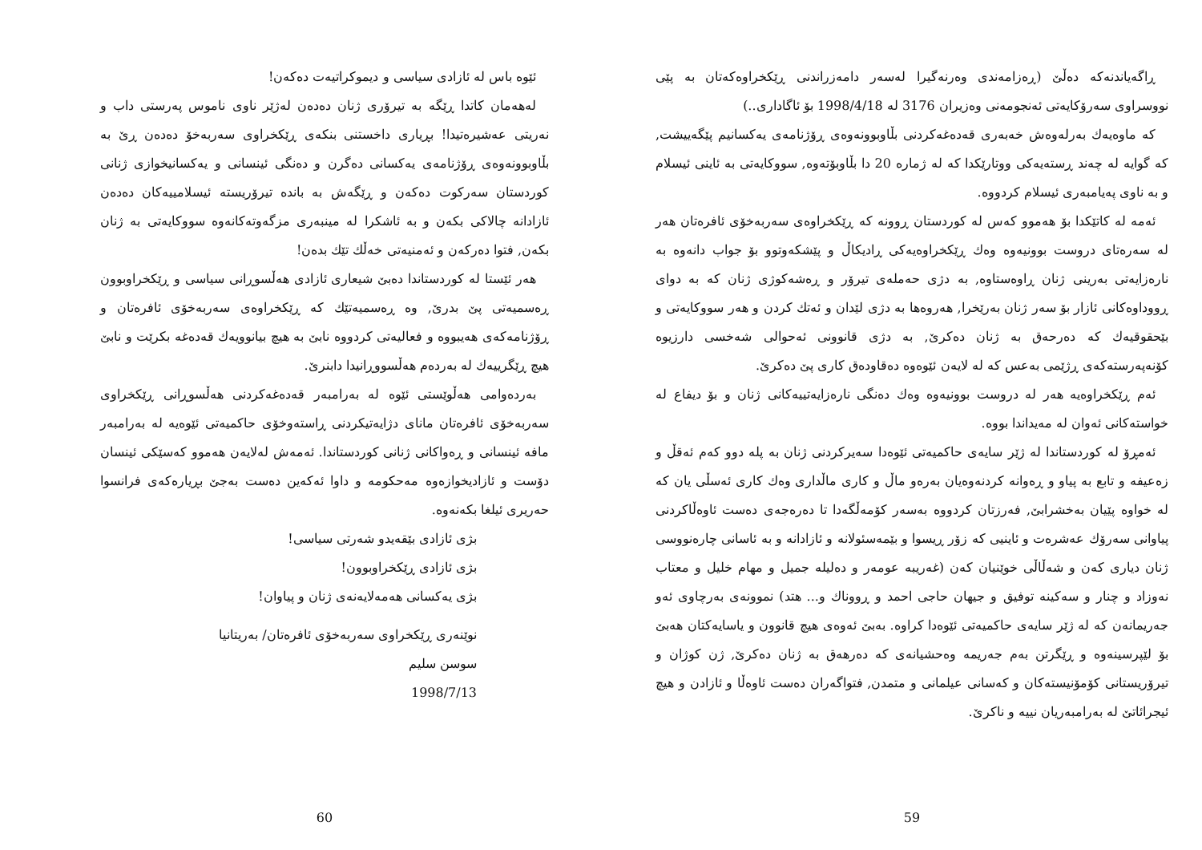ڕاگەیاندنەکە دەڵێ (ڕەزامەندی وەرنەگیرا لەسەر دامەزراندنی ڕێکخراوەکەتان بە پێی نووسراوی سەرۆکایەتی ئەنجومەنی وەزیران 3176 لە 1998/4/18 بۆ ئاگاداری..)
کە ماوەیەك بەرلەوەش خەبەری قەدەغەکردنی بڵاوبوونەوەی ڕۆژنامەی یەکسانیم پێگەییشت, کە گوایە لە چەند ڕستەیەکی ووتارێکدا کە لە ژمارە 20 دا بڵاوبۆتەوە, سووکایەتی بە ئاینی ئیسلام و بە ناوی پەیامبەری ئیسلام کردووە.
ئەمە لە کاتێکدا بۆ هەموو کەس لە کوردستان ڕوونە کە ڕێکخراوەی سەربەخۆی ئافرەتان هەر لە سەرەتای دروست بوونیەوە وەك ڕێکخراوەیەکی ڕادیکاڵ و پێشکەوتوو بۆ جواب دانەوە بە نارەزایەتی بەرینی ژنان ڕاوەستاوە, بە دژی حەملەی تیرۆر و ڕەشەکوژی ژنان کە بە دوای ڕووداوەکانی ئازار بۆ سەر ژنان بەرێخرا, هەروەها بە دژی لێدان و ئەتك کردن و هەر سووکایەتی و بێحقوقیەك کە دەرحەق بە ژنان دەکرێ, بە دژی قانوونی ئەحوالی شەخسی دارزیوە کۆنەپەرستەکەی ڕژێمی بەعس کە لە لایەن ئێوەوە دەقاودەق کاری پێ دەکرێ.
ئەم ڕێکخراوەیە هەر لە دروست بوونیەوە وەك دەنگی نارەزایەتییەکانی ژنان و بۆ دیفاع لە خواستەکانی ئەوان لە مەیداندا بووە.
ئەمڕۆ لە کوردستاندا لە ژێر سایەی حاکمیەتی ئێوەدا سەیرکردنی ژنان بە پلە دوو کەم ئەقڵ و زەعیفە و تابع بە پیاو و ڕەوانە کردنەوەیان بەرەو ماڵ و کاری ماڵداری وەك کاری ئەسڵی یان کە لە خواوە پێیان بەخشرابێ, فەرزتان کردووە بەسەر کۆمەڵگەدا تا دەرەجەی دەست ئاوەڵاکردنی پیاوانی سەرۆك عەشرەت و ئاینیی کە زۆر ڕیسوا و بێمەسئولانە و ئازادانە و بە ئاسانی چارەنووسی ژنان دیاری کەن و شەڵاڵی خوێنیان کەن (غەریبە عومەر و دەلیلە جمیل و مهام خلیل و معتاب نەوزاد و چنار و سەکینە توفیق و جیهان حاجی احمد و ڕووناك و... هتد) نموونەی بەرچاوی ئەو جەریمانەن کە لە ژێر سایەی حاکمیەتی ئێوەدا کراوە. بەبێ ئەوەی هیچ قانوون و یاسایەکتان هەبێ بۆ لێپرسینەوە و ڕێگرتن بەم جەریمە وەحشیانەی کە دەرهەق بە ژنان دەکرێ, ژن کوژان و تیرۆریستانی کۆمۆنیستەکان و کەسانی عیلمانی و متمدن, فتواگەران دەست ئاوەڵا و ئازادن و هیچ ئیجرائاتێ لە بەرامبەریان نییە و ناکرێ.
59
ئێوە باس لە ئازادی سیاسی و دیموکراتیەت دەکەن!
لەهەمان کاتدا ڕێگە بە تیرۆری ژنان دەدەن لەژێر ناوی ناموس پەرستی داب و نەریتی عەشیرەتیدا! بڕیاری داخستنی بنکەی ڕێکخراوی سەربەخۆ دەدەن ڕێ بە بڵاوبوونەوەی ڕۆژنامەی یەکسانی دەگرن و دەنگی ئینسانی و یەکسانیخوازی ژنانی کوردستان سەرکوت دەکەن و ڕێگەش بە باندە تیرۆریستە ئیسلامییەکان دەدەن ئازادانە چالاکی بکەن و بە ئاشکرا لە مینبەری مزگەوتەکانەوە سووکایەتی بە ژنان بکەن, فتوا دەرکەن و ئەمنیەتی خەڵك تێك بدەن!
هەر ئێستا لە کوردستاندا دەبێ شیعاری ئازادی هەڵسوڕانی سیاسی و ڕێکخراوبوون ڕەسمیەتی پێ بدرێ, وە ڕەسمیەتێك کە ڕێکخراوەی سەربەخۆی ئافرەتان و ڕۆژنامەکەی هەیبووە و فعالیەتی کردووە نابێ بە هیچ بیانوویەك قەدەغە بکرێت و نابێ هیچ ڕێگرییەك لە بەردەم هەڵسووڕانیدا دابنرێ.
بەردەوامی هەڵوێستی ئێوە لە بەرامبەر قەدەغەکردنی هەڵسوڕانی ڕێکخراوی سەربەخۆی ئافرەتان مانای دژایەتیکردنی ڕاستەوخۆی حاکمیەتی ئێوەیە لە بەرامبەر مافە ئینسانی و ڕەواکانی ژنانی کوردستاندا. ئەمەش لەلایەن هەموو کەسێکی ئینسان دۆست و ئازادیخوازەوە مەحکومە و داوا ئەکەین دەست بەجێ بڕیارەکەی فرانسوا حەریری ئیلغا بکەنەوە.
بژی ئازادی بێقەیدو شەرتی سیاسی!
بژی ئازادی ڕێکخراوبوون!
بژی یەکسانی هەمەلایەنەی ژنان و پیاوان!
نوێنەری ڕێکخراوی سەربەخۆی ئافرەتان/ بەریتانیا
سوسن سلیم
1998/7/13
60